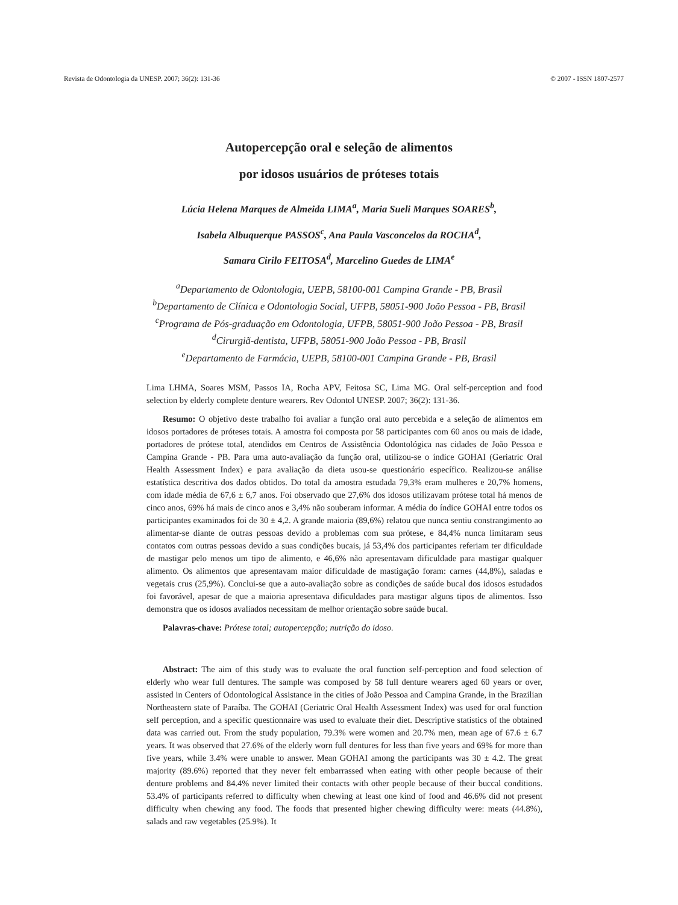Revista de Odontologia da UNESP. 2007; 36(2): 131-36 © 2007 - ISSN 1807-2577
Autopercepção oral e seleção de alimentos
por idosos usuários de próteses totais
Lúcia Helena Marques de Almeida LIMA<sup>a</sup>, Maria Sueli Marques SOARES<sup>b</sup>,
Isabela Albuquerque PASSOS<sup>c</sup>, Ana Paula Vasconcelos da ROCHA<sup>d</sup>,
Samara Cirilo FEITOSA<sup>d</sup>, Marcelino Guedes de LIMA<sup>e</sup>
<sup>a</sup> Departamento de Odontologia, UEPB, 58100-001 Campina Grande - PB, Brasil
<sup>b</sup> Departamento de Clínica e Odontologia Social, UFPB, 58051-900 João Pessoa - PB, Brasil
<sup>c</sup> Programa de Pós-graduação em Odontologia, UFPB, 58051-900 João Pessoa - PB, Brasil
<sup>d</sup> Cirurgiã-dentista, UFPB, 58051-900 João Pessoa - PB, Brasil
<sup>e</sup> Departamento de Farmácia, UEPB, 58100-001 Campina Grande - PB, Brasil
Lima LHMA, Soares MSM, Passos IA, Rocha APV, Feitosa SC, Lima MG. Oral self-perception and food selection by elderly complete denture wearers. Rev Odontol UNESP. 2007; 36(2): 131-36.
Resumo: O objetivo deste trabalho foi avaliar a função oral auto percebida e a seleção de alimentos em idosos portadores de próteses totais. A amostra foi composta por 58 participantes com 60 anos ou mais de idade, portadores de prótese total, atendidos em Centros de Assistência Odontológica nas cidades de João Pessoa e Campina Grande - PB. Para uma auto-avaliação da função oral, utilizou-se o índice GOHAI (Geriatric Oral Health Assessment Index) e para avaliação da dieta usou-se questionário específico. Realizou-se análise estatística descritiva dos dados obtidos. Do total da amostra estudada 79,3% eram mulheres e 20,7% homens, com idade média de 67,6 ± 6,7 anos. Foi observado que 27,6% dos idosos utilizavam prótese total há menos de cinco anos, 69% há mais de cinco anos e 3,4% não souberam informar. A média do índice GOHAI entre todos os participantes examinados foi de 30 ± 4,2. A grande maioria (89,6%) relatou que nunca sentiu constrangimento ao alimentar-se diante de outras pessoas devido a problemas com sua prótese, e 84,4% nunca limitaram seus contatos com outras pessoas devido a suas condições bucais, já 53,4% dos participantes referiam ter dificuldade de mastigar pelo menos um tipo de alimento, e 46,6% não apresentavam dificuldade para mastigar qualquer alimento. Os alimentos que apresentavam maior dificuldade de mastigação foram: carnes (44,8%), saladas e vegetais crus (25,9%). Conclui-se que a auto-avaliação sobre as condições de saúde bucal dos idosos estudados foi favorável, apesar de que a maioria apresentava dificuldades para mastigar alguns tipos de alimentos. Isso demonstra que os idosos avaliados necessitam de melhor orientação sobre saúde bucal.
Palavras-chave: Prótese total; autopercepção; nutrição do idoso.
Abstract: The aim of this study was to evaluate the oral function self-perception and food selection of elderly who wear full dentures. The sample was composed by 58 full denture wearers aged 60 years or over, assisted in Centers of Odontological Assistance in the cities of João Pessoa and Campina Grande, in the Brazilian Northeastern state of Paraíba. The GOHAI (Geriatric Oral Health Assessment Index) was used for oral function self perception, and a specific questionnaire was used to evaluate their diet. Descriptive statistics of the obtained data was carried out. From the study population, 79.3% were women and 20.7% men, mean age of 67.6 ± 6.7 years. It was observed that 27.6% of the elderly worn full dentures for less than five years and 69% for more than five years, while 3.4% were unable to answer. Mean GOHAI among the participants was 30 ± 4.2. The great majority (89.6%) reported that they never felt embarrassed when eating with other people because of their denture problems and 84.4% never limited their contacts with other people because of their buccal conditions. 53.4% of participants referred to difficulty when chewing at least one kind of food and 46.6% did not present difficulty when chewing any food. The foods that presented higher chewing difficulty were: meats (44.8%), salads and raw vegetables (25.9%). It